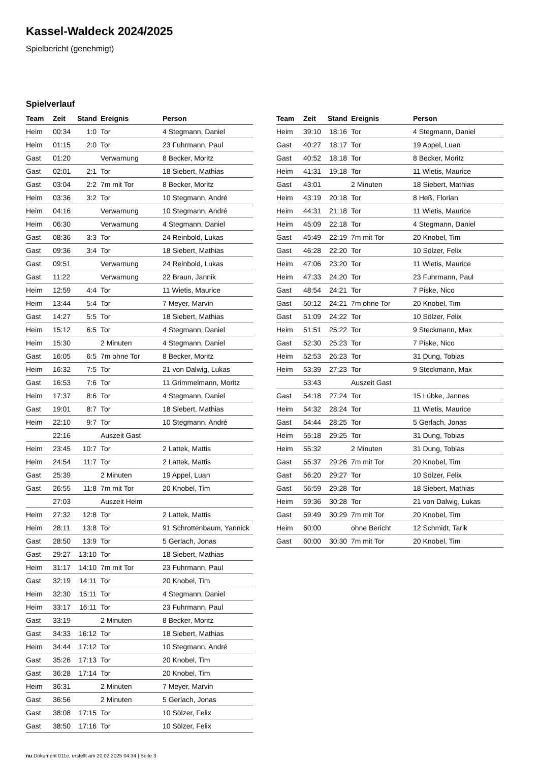Kassel-Waldeck 2024/2025
Spielbericht (genehmigt)
Spielverlauf
| Team | Zeit | Stand | Ereignis | Person |
| --- | --- | --- | --- | --- |
| Heim | 00:34 | 1:0 | Tor | 4 Stegmann, Daniel |
| Heim | 01:15 | 2:0 | Tor | 23 Fuhrmann, Paul |
| Gast | 01:20 | | Verwarnung | 8 Becker, Moritz |
| Gast | 02:01 | 2:1 | Tor | 18 Siebert, Mathias |
| Gast | 03:04 | 2:2 | 7m mit Tor | 8 Becker, Moritz |
| Heim | 03:36 | 3:2 | Tor | 10 Stegmann, André |
| Heim | 04:16 | | Verwarnung | 10 Stegmann, André |
| Heim | 06:30 | | Verwarnung | 4 Stegmann, Daniel |
| Gast | 08:36 | 3:3 | Tor | 24 Reinbold, Lukas |
| Gast | 09:36 | 3:4 | Tor | 18 Siebert, Mathias |
| Gast | 09:51 | | Verwarnung | 24 Reinbold, Lukas |
| Gast | 11:22 | | Verwarnung | 22 Braun, Jannik |
| Heim | 12:59 | 4:4 | Tor | 11 Wietis, Maurice |
| Heim | 13:44 | 5:4 | Tor | 7 Meyer, Marvin |
| Gast | 14:27 | 5:5 | Tor | 18 Siebert, Mathias |
| Heim | 15:12 | 6:5 | Tor | 4 Stegmann, Daniel |
| Heim | 15:30 | | 2 Minuten | 4 Stegmann, Daniel |
| Gast | 16:05 | 6:5 | 7m ohne Tor | 8 Becker, Moritz |
| Heim | 16:32 | 7:5 | Tor | 21 von Dalwig, Lukas |
| Gast | 16:53 | 7:6 | Tor | 11 Grimmelmann, Moritz |
| Heim | 17:37 | 8:6 | Tor | 4 Stegmann, Daniel |
| Gast | 19:01 | 8:7 | Tor | 18 Siebert, Mathias |
| Heim | 22:10 | 9:7 | Tor | 10 Stegmann, André |
| | 22:16 | | Auszeit Gast | |
| Heim | 23:45 | 10:7 | Tor | 2 Lattek, Mattis |
| Heim | 24:54 | 11:7 | Tor | 2 Lattek, Mattis |
| Gast | 25:39 | | 2 Minuten | 19 Appel, Luan |
| Gast | 26:55 | 11:8 | 7m mit Tor | 20 Knobel, Tim |
| | 27:03 | | Auszeit Heim | |
| Heim | 27:32 | 12:8 | Tor | 2 Lattek, Mattis |
| Heim | 28:11 | 13:8 | Tor | 91 Schrottenbaum, Yannick |
| Gast | 28:50 | 13:9 | Tor | 5 Gerlach, Jonas |
| Gast | 29:27 | 13:10 | Tor | 18 Siebert, Mathias |
| Heim | 31:17 | 14:10 | 7m mit Tor | 23 Fuhrmann, Paul |
| Gast | 32:19 | 14:11 | Tor | 20 Knobel, Tim |
| Heim | 32:30 | 15:11 | Tor | 4 Stegmann, Daniel |
| Heim | 33:17 | 16:11 | Tor | 23 Fuhrmann, Paul |
| Gast | 33:19 | | 2 Minuten | 8 Becker, Moritz |
| Gast | 34:33 | 16:12 | Tor | 18 Siebert, Mathias |
| Heim | 34:44 | 17:12 | Tor | 10 Stegmann, André |
| Gast | 35:26 | 17:13 | Tor | 20 Knobel, Tim |
| Gast | 36:28 | 17:14 | Tor | 20 Knobel, Tim |
| Heim | 36:31 | | 2 Minuten | 7 Meyer, Marvin |
| Gast | 36:56 | | 2 Minuten | 5 Gerlach, Jonas |
| Gast | 38:08 | 17:15 | Tor | 10 Sölzer, Felix |
| Gast | 38:50 | 17:16 | Tor | 10 Sölzer, Felix |
| Team | Zeit | Stand | Ereignis | Person |
| --- | --- | --- | --- | --- |
| Heim | 39:10 | 18:16 | Tor | 4 Stegmann, Daniel |
| Gast | 40:27 | 18:17 | Tor | 19 Appel, Luan |
| Gast | 40:52 | 18:18 | Tor | 8 Becker, Moritz |
| Heim | 41:31 | 19:18 | Tor | 11 Wietis, Maurice |
| Gast | 43:01 | | 2 Minuten | 18 Siebert, Mathias |
| Heim | 43:19 | 20:18 | Tor | 8 Heß, Florian |
| Heim | 44:31 | 21:18 | Tor | 11 Wietis, Maurice |
| Heim | 45:09 | 22:18 | Tor | 4 Stegmann, Daniel |
| Gast | 45:49 | 22:19 | 7m mit Tor | 20 Knobel, Tim |
| Gast | 46:28 | 22:20 | Tor | 10 Sölzer, Felix |
| Heim | 47:06 | 23:20 | Tor | 11 Wietis, Maurice |
| Heim | 47:33 | 24:20 | Tor | 23 Fuhrmann, Paul |
| Gast | 48:54 | 24:21 | Tor | 7 Piske, Nico |
| Gast | 50:12 | 24:21 | 7m ohne Tor | 20 Knobel, Tim |
| Gast | 51:09 | 24:22 | Tor | 10 Sölzer, Felix |
| Heim | 51:51 | 25:22 | Tor | 9 Steckmann, Max |
| Gast | 52:30 | 25:23 | Tor | 7 Piske, Nico |
| Heim | 52:53 | 26:23 | Tor | 31 Dung, Tobias |
| Heim | 53:39 | 27:23 | Tor | 9 Steckmann, Max |
| | 53:43 | | Auszeit Gast | |
| Gast | 54:18 | 27:24 | Tor | 15 Lübke, Jannes |
| Heim | 54:32 | 28:24 | Tor | 11 Wietis, Maurice |
| Gast | 54:44 | 28:25 | Tor | 5 Gerlach, Jonas |
| Heim | 55:18 | 29:25 | Tor | 31 Dung, Tobias |
| Heim | 55:32 | | 2 Minuten | 31 Dung, Tobias |
| Gast | 55:37 | 29:26 | 7m mit Tor | 20 Knobel, Tim |
| Gast | 56:20 | 29:27 | Tor | 10 Sölzer, Felix |
| Gast | 56:59 | 29:28 | Tor | 18 Siebert, Mathias |
| Heim | 59:36 | 30:28 | Tor | 21 von Dalwig, Lukas |
| Gast | 59:49 | 30:29 | 7m mit Tor | 20 Knobel, Tim |
| Heim | 60:00 | | ohne Bericht | 12 Schmidt, Tarik |
| Gast | 60:00 | 30:30 | 7m mit Tor | 20 Knobel, Tim |
nu.Dokument 011e, erstellt am 20.02.2025 04:34 | Seite 3